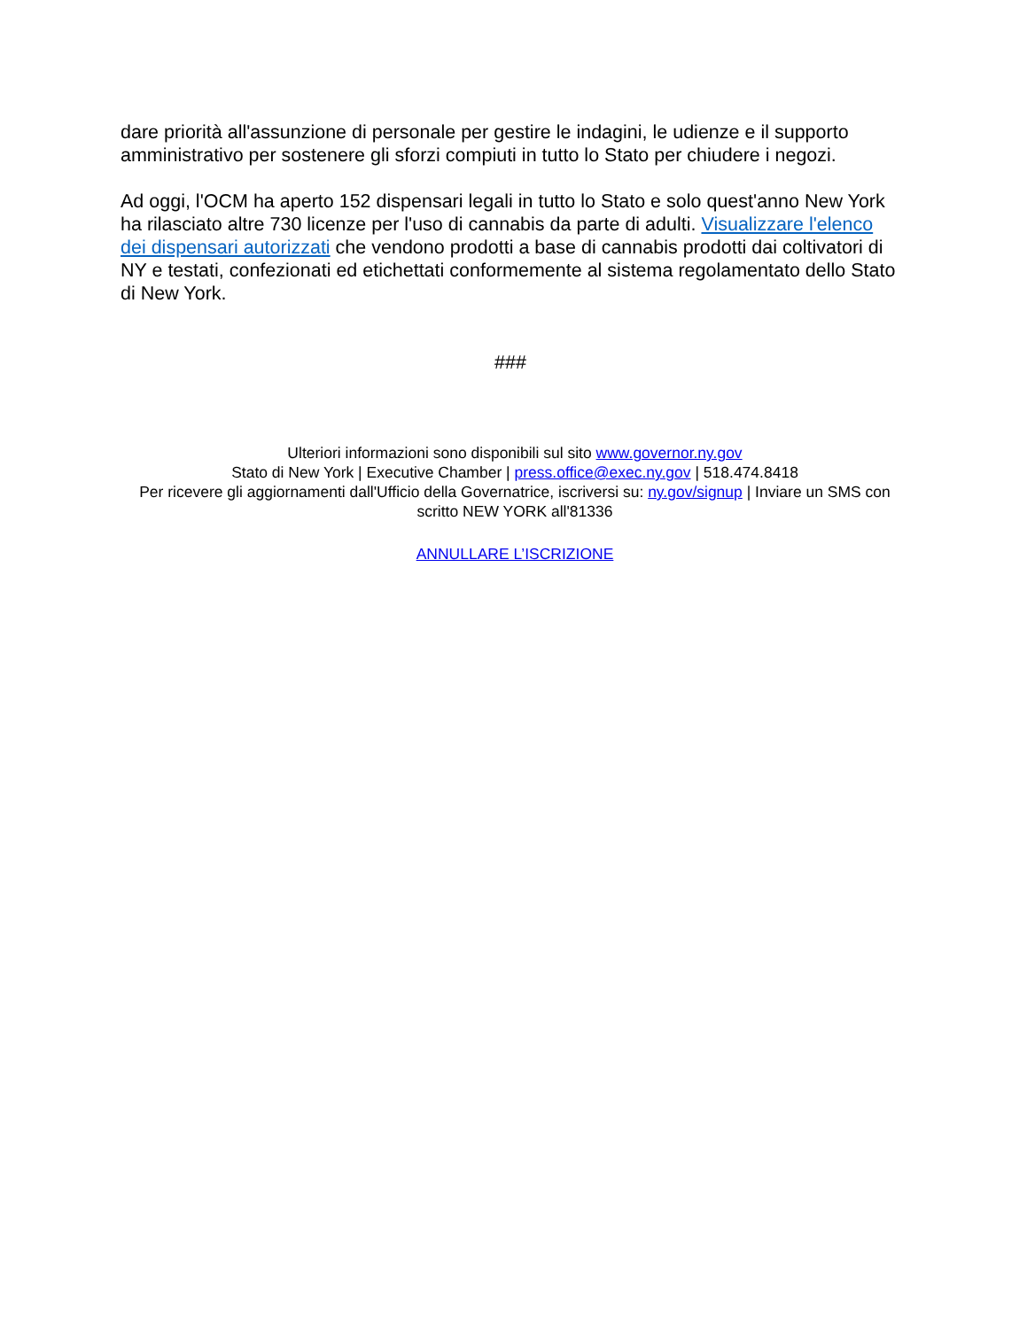dare priorità all'assunzione di personale per gestire le indagini, le udienze e il supporto amministrativo per sostenere gli sforzi compiuti in tutto lo Stato per chiudere i negozi.
Ad oggi, l'OCM ha aperto 152 dispensari legali in tutto lo Stato e solo quest'anno New York ha rilasciato altre 730 licenze per l'uso di cannabis da parte di adulti. Visualizzare l'elenco dei dispensari autorizzati che vendono prodotti a base di cannabis prodotti dai coltivatori di NY e testati, confezionati ed etichettati conformemente al sistema regolamentato dello Stato di New York.
###
Ulteriori informazioni sono disponibili sul sito www.governor.ny.gov
Stato di New York | Executive Chamber | press.office@exec.ny.gov | 518.474.8418
Per ricevere gli aggiornamenti dall'Ufficio della Governatrice, iscriversi su: ny.gov/signup | Inviare un SMS con scritto NEW YORK all'81336
ANNULLARE L’ISCRIZIONE